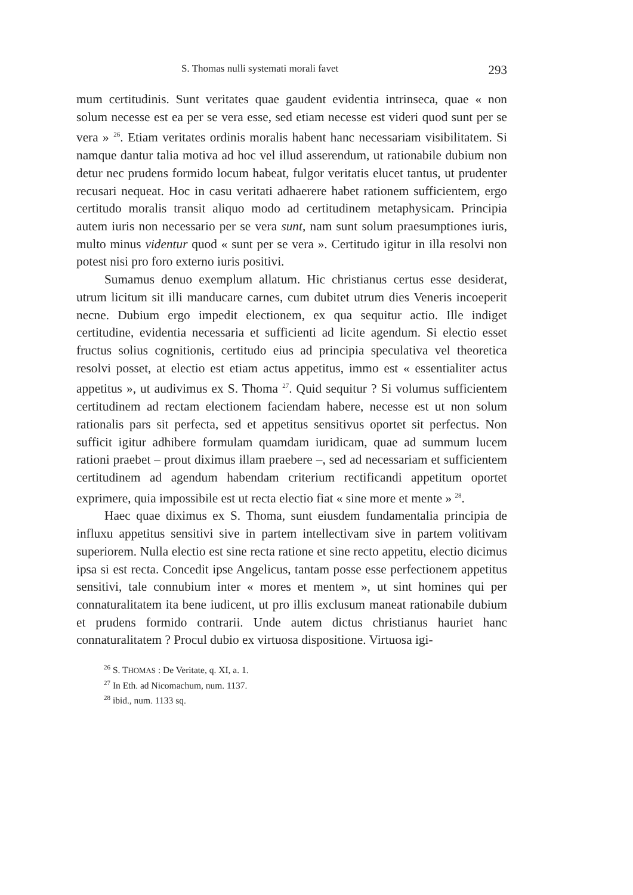S. Thomas nulli systemati morali favet 293
mum certitudinis. Sunt veritates quae gaudent evidentia intrinseca, quae « non solum necesse est ea per se vera esse, sed etiam necesse est videri quod sunt per se vera » <sup>26</sup>. Etiam veritates ordinis moralis habent hanc necessariam visibilitatem. Si namque dantur talia motiva ad hoc vel illud asserendum, ut rationabile dubium non detur nec prudens formido locum habeat, fulgor veritatis elucet tantus, ut prudenter recusari nequeat. Hoc in casu veritati adhaerere habet rationem sufficientem, ergo certitudo moralis transit aliquo modo ad certitudinem metaphysicam. Principia autem iuris non necessario per se vera sunt, nam sunt solum praesumptiones iuris, multo minus videntur quod « sunt per se vera ». Certitudo igitur in illa resolvi non potest nisi pro foro externo iuris positivi.
Sumamus denuo exemplum allatum. Hic christianus certus esse desiderat, utrum licitum sit illi manducare carnes, cum dubitet utrum dies Veneris incoeperit necne. Dubium ergo impedit electionem, ex qua sequitur actio. Ille indiget certitudine, evidentia necessaria et sufficienti ad licite agendum. Si electio esset fructus solius cognitionis, certitudo eius ad principia speculativa vel theoretica resolvi posset, at electio est etiam actus appetitus, immo est « essentialiter actus appetitus », ut audivimus ex S. Thoma <sup>27</sup>. Quid sequitur ? Si volumus sufficientem certitudinem ad rectam electionem faciendam habere, necesse est ut non solum rationalis pars sit perfecta, sed et appetitus sensitivus oportet sit perfectus. Non sufficit igitur adhibere formulam quamdam iuridicam, quae ad summum lucem rationi praebet – prout diximus illam praebere –, sed ad necessariam et sufficientem certitudinem ad agendum habendam criterium rectificandi appetitum oportet exprimere, quia impossibile est ut recta electio fiat « sine more et mente » <sup>28</sup>.
Haec quae diximus ex S. Thoma, sunt eiusdem fundamentalia principia de influxu appetitus sensitivi sive in partem intellectivam sive in partem volitivam superiorem. Nulla electio est sine recta ratione et sine recto appetitu, electio dicimus ipsa si est recta. Concedit ipse Angelicus, tantam posse esse perfectionem appetitus sensitivi, tale connubium inter « mores et mentem », ut sint homines qui per connaturalitatem ita bene iudicent, ut pro illis exclusum maneat rationabile dubium et prudens formido contrarii. Unde autem dictus christianus hauriet hanc connaturalitatem ? Procul dubio ex virtuosa dispositione. Virtuosa igi-
<sup>26</sup> S. THOMAS : De Veritate, q. XI, a. 1.
<sup>27</sup> In Eth. ad Nicomachum, num. 1137.
<sup>28</sup> ibid., num. 1133 sq.